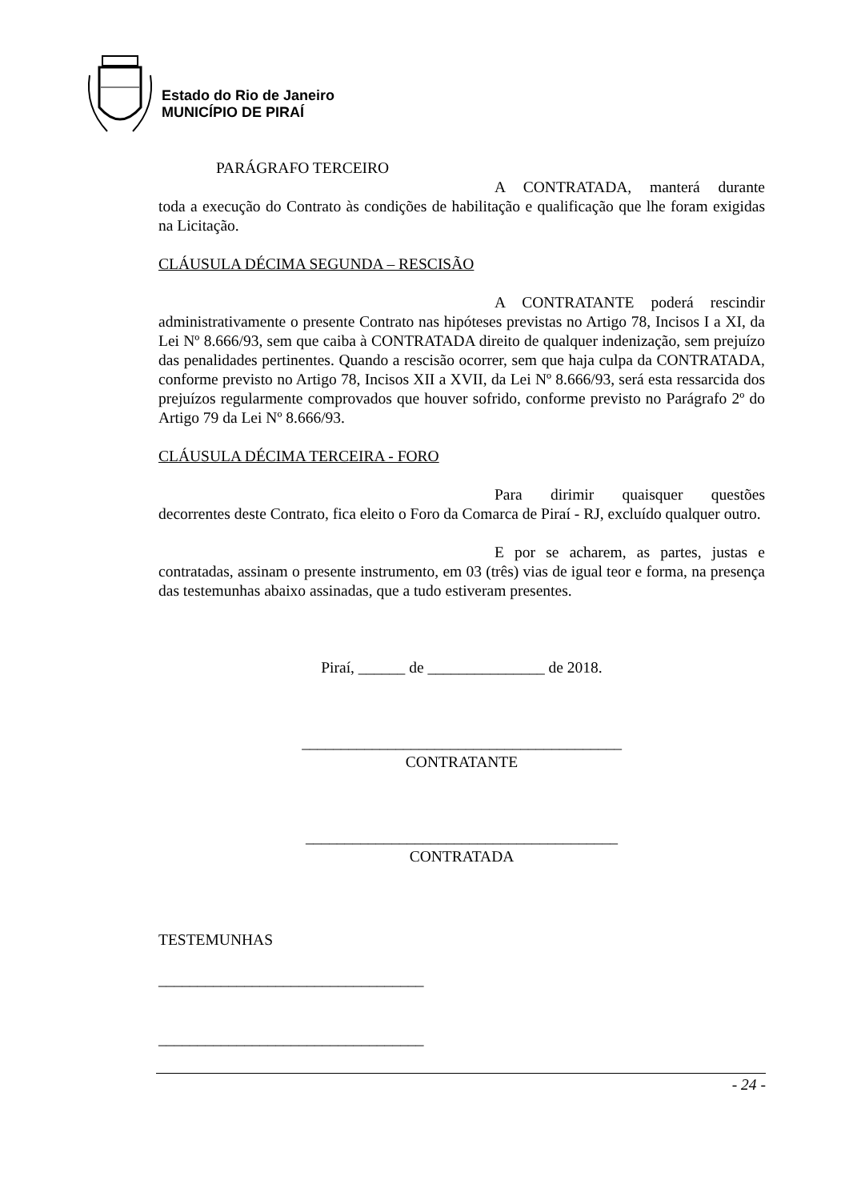Estado do Rio de Janeiro
MUNICÍPIO DE PIRAÍ
PARÁGRAFO TERCEIRO
A CONTRATADA, manterá durante
toda a execução do Contrato às condições de habilitação e qualificação que lhe foram exigidas na Licitação.
CLÁUSULA DÉCIMA SEGUNDA – RESCISÃO
A CONTRATANTE poderá rescindir
administrativamente o presente Contrato nas hipóteses previstas no Artigo 78, Incisos I a XI, da Lei Nº 8.666/93, sem que caiba à CONTRATADA direito de qualquer indenização, sem prejuízo das penalidades pertinentes. Quando a rescisão ocorrer, sem que haja culpa da CONTRATADA, conforme previsto no Artigo 78, Incisos XII a XVII, da Lei Nº 8.666/93, será esta ressarcida dos prejuízos regularmente comprovados que houver sofrido, conforme previsto no Parágrafo 2º do Artigo 79 da Lei Nº 8.666/93.
CLÁUSULA DÉCIMA TERCEIRA - FORO
Para dirimir quaisquer questões
decorrentes deste Contrato, fica eleito o Foro da Comarca de Piraí - RJ, excluído qualquer outro.
E por se acharem, as partes, justas e
contratadas, assinam o presente instrumento, em 03 (três) vias de igual teor e forma, na presença das testemunhas abaixo assinadas, que a tudo estiveram presentes.
Piraí, ______ de _______________ de 2018.
_________________________________________
CONTRATANTE
________________________________________
CONTRATADA
TESTEMUNHAS
__________________________________
__________________________________
- 24 -